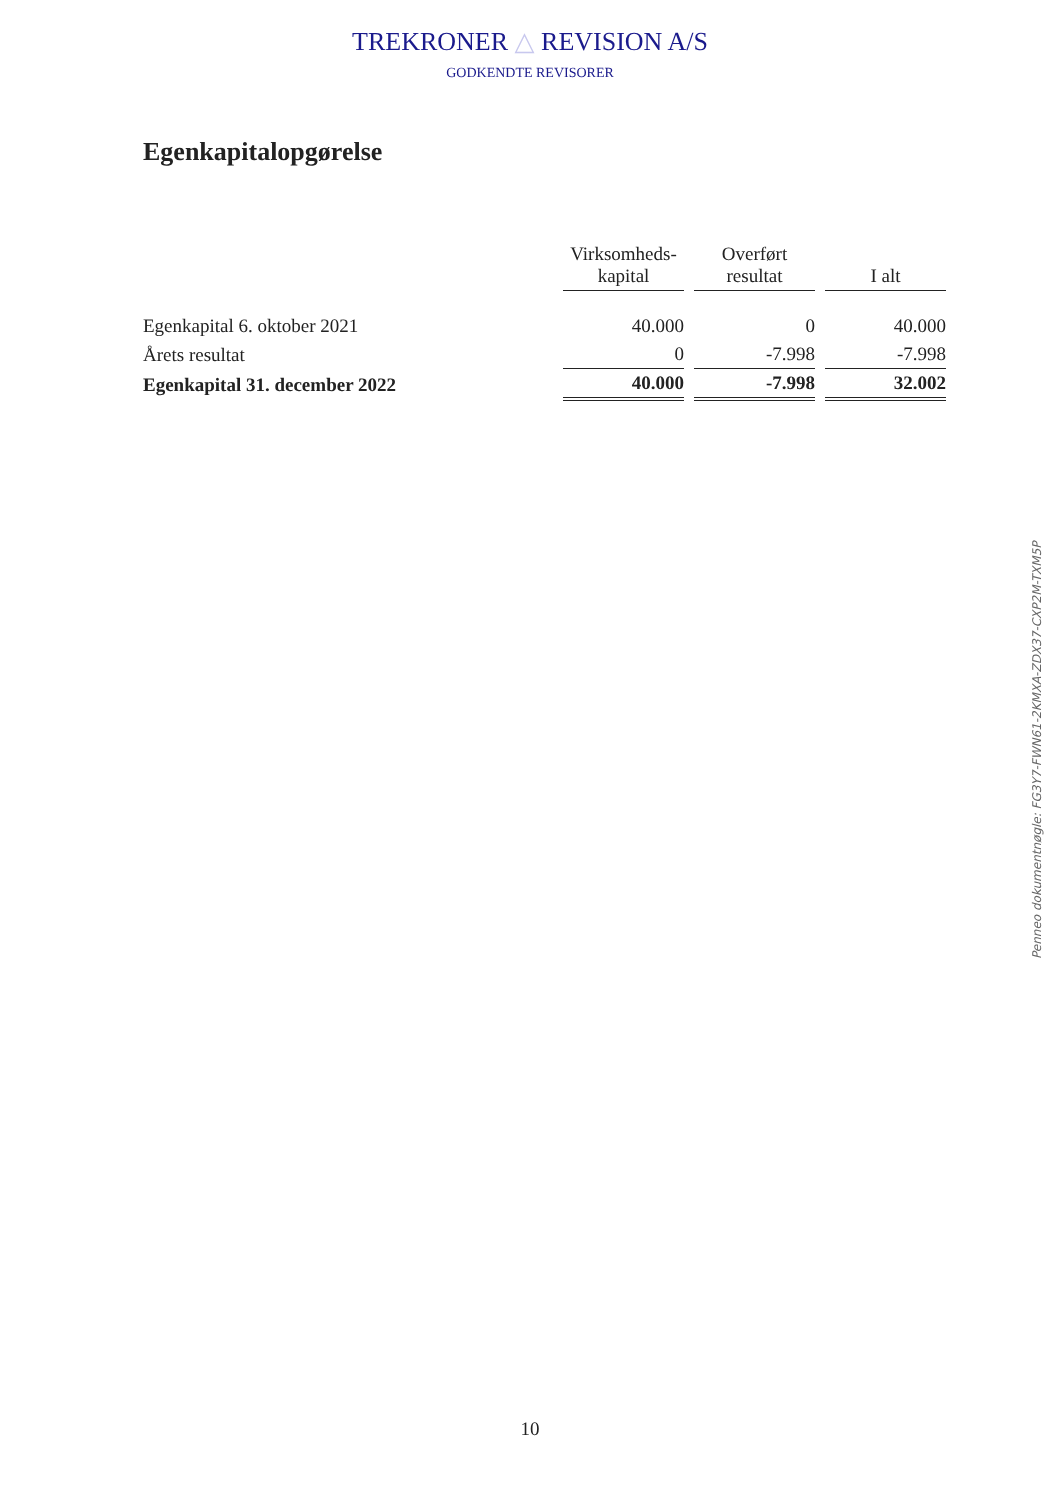TREKRONER △ REVISION A/S
GODKENDTE REVISORER
Egenkapitalopgørelse
| | Virksomheds- kapital | | Overført resultat | | I alt |
| --- | --- | --- | --- | --- | --- |
| Egenkapital 6. oktober 2021 | 40.000 | | 0 | | 40.000 |
| Årets resultat | 0 | | -7.998 | | -7.998 |
| Egenkapital 31. december 2022 | 40.000 | | -7.998 | | 32.002 |
Penneo dokumentnøgle: FG3Y7-FWN61-2KMXA-ZDX37-CXP2M-TXM5P
10